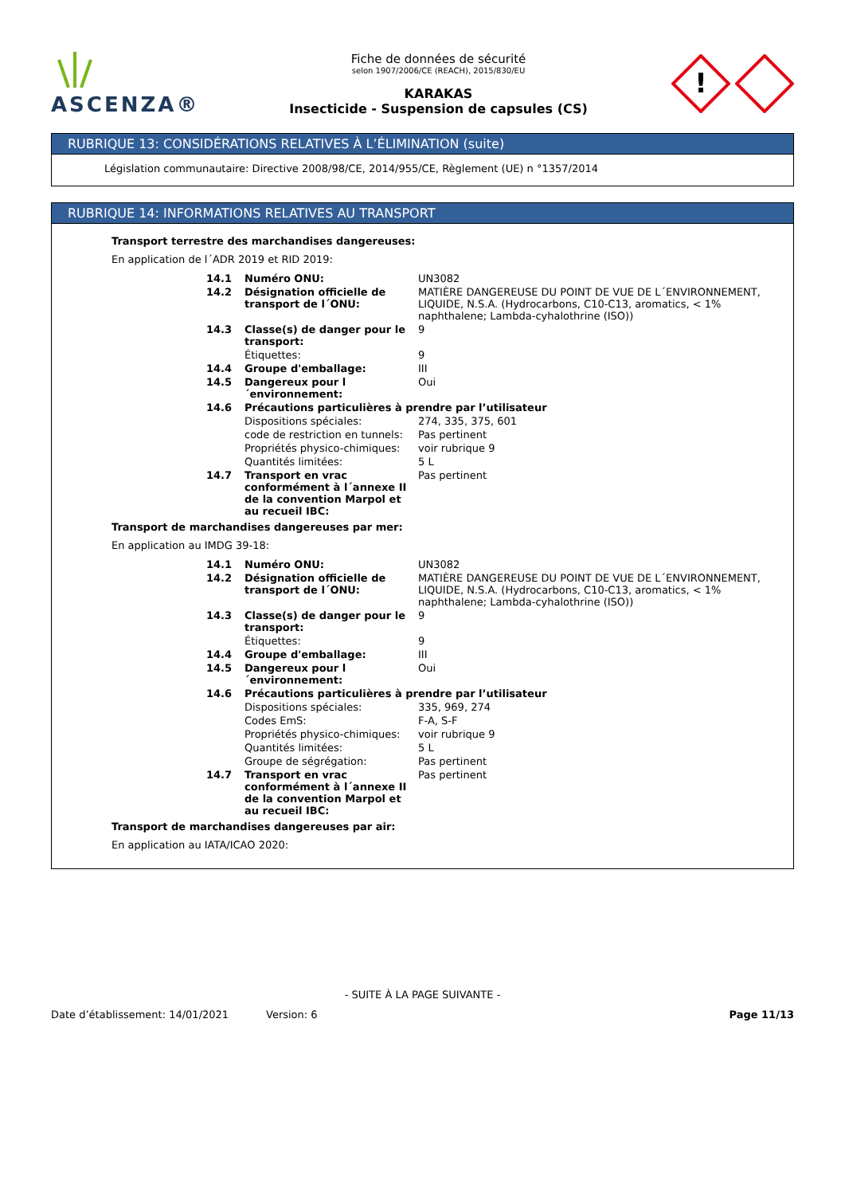ASCENZA®
Fiche de données de sécurité
selon 1907/2006/CE (REACH), 2015/830/EU
KARAKAS
Insecticide - Suspension de capsules (CS)
!
RUBRIQUE 13: CONSIDÉRATIONS RELATIVES À L’ÉLIMINATION (suite)
Législation communautaire: Directive 2008/98/CE, 2014/955/CE, Règlement (UE) n °1357/2014
RUBRIQUE 14: INFORMATIONS RELATIVES AU TRANSPORT
Transport terrestre des marchandises dangereuses:
En application de l´ADR 2019 et RID 2019:
| 14.1 | Numéro ONU: | UN3082 |
| 14.2 | Désignation officielle de transport de l´ONU: | MATIÈRE DANGEREUSE DU POINT DE VUE DE L´ENVIRONNEMENT, LIQUIDE, N.S.A. (Hydrocarbons, C10-C13, aromatics, < 1% naphthalene; Lambda-cyhalothrine (ISO)) |
| 14.3 | Classe(s) de danger pour le transport: | 9 |
| | Étiquettes: | 9 |
| 14.4 | Groupe d'emballage: | III |
| 14.5 | Dangereux pour l´environnement: | Oui |
| 14.6 | Précautions particulières à prendre par l’utilisateur | |
| | Dispositions spéciales: | 274, 335, 375, 601 |
| | code de restriction en tunnels: | Pas pertinent |
| | Propriétés physico-chimiques: | voir rubrique 9 |
| | Quantités limitées: | 5 L |
| 14.7 | Transport en vrac conformément à l´annexe II de la convention Marpol et au recueil IBC: | Pas pertinent |
Transport de marchandises dangereuses par mer:
En application au IMDG 39-18:
| 14.1 | Numéro ONU: | UN3082 |
| 14.2 | Désignation officielle de transport de l´ONU: | MATIÈRE DANGEREUSE DU POINT DE VUE DE L´ENVIRONNEMENT, LIQUIDE, N.S.A. (Hydrocarbons, C10-C13, aromatics, < 1% naphthalene; Lambda-cyhalothrine (ISO)) |
| 14.3 | Classe(s) de danger pour le transport: | 9 |
| | Étiquettes: | 9 |
| 14.4 | Groupe d'emballage: | III |
| 14.5 | Dangereux pour l´environnement: | Oui |
| 14.6 | Précautions particulières à prendre par l’utilisateur | |
| | Dispositions spéciales: | 335, 969, 274 |
| | Codes EmS: | F-A, S-F |
| | Propriétés physico-chimiques: | voir rubrique 9 |
| | Quantités limitées: | 5 L |
| | Groupe de ségrégation: | Pas pertinent |
| 14.7 | Transport en vrac conformément à l´annexe II de la convention Marpol et au recueil IBC: | Pas pertinent |
Transport de marchandises dangereuses par air:
En application au IATA/ICAO 2020:
- SUITE À LA PAGE SUIVANTE -
Date d’établissement: 14/01/2021 Version: 6 Page 11/13